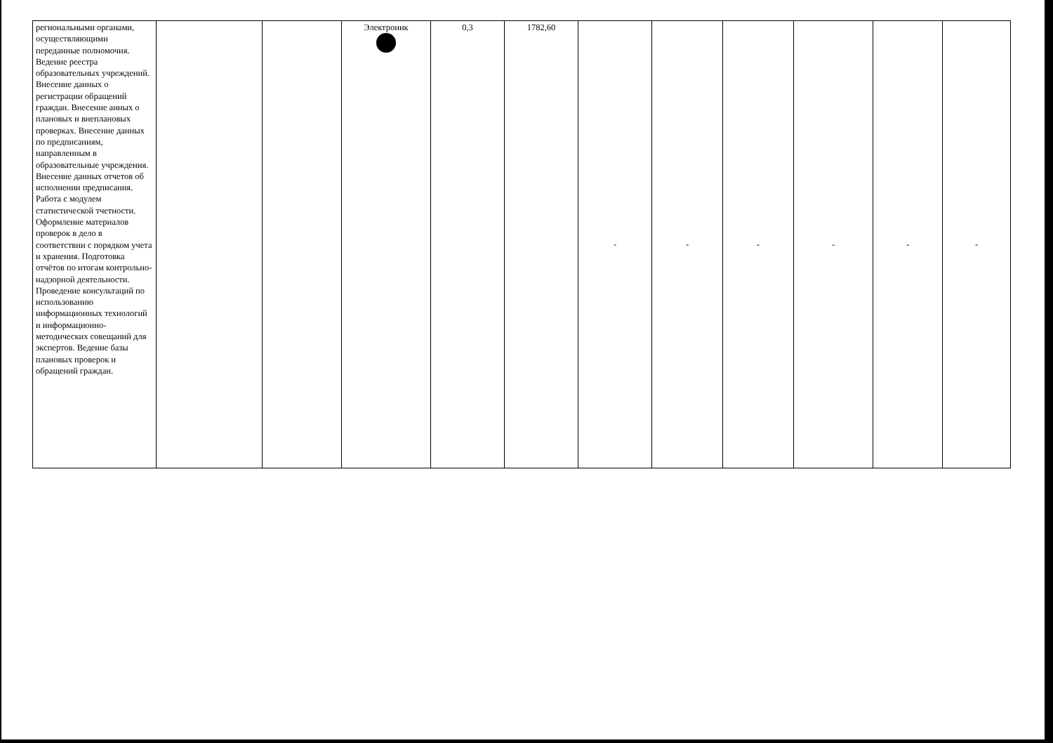| региональными органами, осуществляющими переданные полномочия. Ведение реестра образовательных учреждений. Внесение данных о регистрации обращений граждан. Внесение анных о плановых и внеплановых проверках. Внесение данных по предписаниям, направленным в образовательные учреждения. Внесение данных отчетов об исполнении предписания. Работа с модулем статистической тчетности. Оформление материалов проверок в дело в соответствии с порядком учета и хранения. Подготовка отчётов по итогам контрольно-надзорной деятельности. Проведение консультаций по использованию информационных технологий и информационно-методических совещаний для экспертов. Ведение базы плановых проверок и обращений граждан. | | | Электроник | 0,3 | 1782,60 | - | - | - | - | - | - |